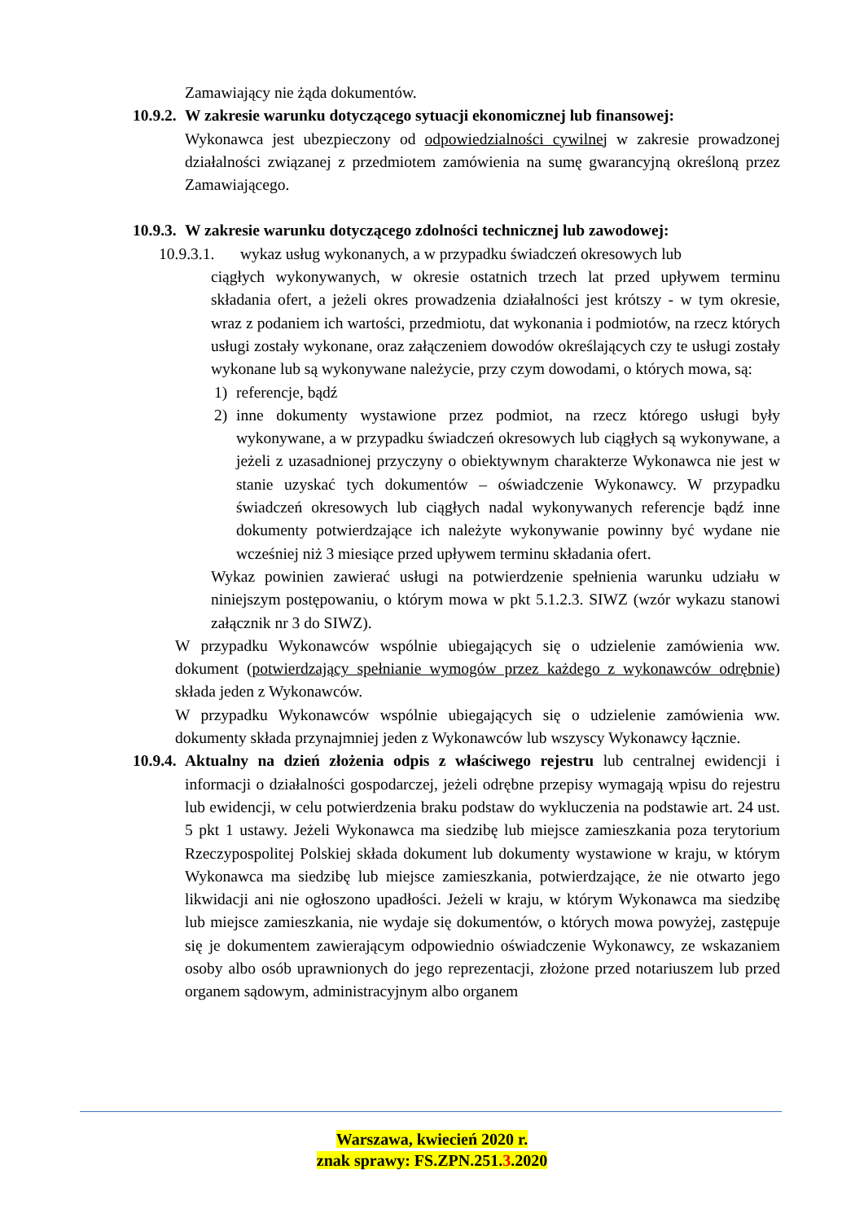Zamawiający nie żąda dokumentów.
10.9.2. W zakresie warunku dotyczącego sytuacji ekonomicznej lub finansowej:
Wykonawca jest ubezpieczony od odpowiedzialności cywilnej w zakresie prowadzonej działalności związanej z przedmiotem zamówienia na sumę gwarancyjną określoną przez Zamawiającego.
10.9.3. W zakresie warunku dotyczącego zdolności technicznej lub zawodowej:
10.9.3.1. wykaz usług wykonanych, a w przypadku świadczeń okresowych lub
ciągłych wykonywanych, w okresie ostatnich trzech lat przed upływem terminu składania ofert, a jeżeli okres prowadzenia działalności jest krótszy - w tym okresie, wraz z podaniem ich wartości, przedmiotu, dat wykonania i podmiotów, na rzecz których usługi zostały wykonane, oraz załączeniem dowodów określających czy te usługi zostały wykonane lub są wykonywane należycie, przy czym dowodami, o których mowa, są:
1) referencje, bądź
2) inne dokumenty wystawione przez podmiot, na rzecz którego usługi były wykonywane, a w przypadku świadczeń okresowych lub ciągłych są wykonywane, a jeżeli z uzasadnionej przyczyny o obiektywnym charakterze Wykonawca nie jest w stanie uzyskać tych dokumentów – oświadczenie Wykonawcy. W przypadku świadczeń okresowych lub ciągłych nadal wykonywanych referencje bądź inne dokumenty potwierdzające ich należyte wykonywanie powinny być wydane nie wcześniej niż 3 miesiące przed upływem terminu składania ofert.
Wykaz powinien zawierać usługi na potwierdzenie spełnienia warunku udziału w niniejszym postępowaniu, o którym mowa w pkt 5.1.2.3. SIWZ (wzór wykazu stanowi załącznik nr 3 do SIWZ).
W przypadku Wykonawców wspólnie ubiegających się o udzielenie zamówienia ww. dokument (potwierdzający spełnianie wymogów przez każdego z wykonawców odrębnie) składa jeden z Wykonawców.
W przypadku Wykonawców wspólnie ubiegających się o udzielenie zamówienia ww. dokumenty składa przynajmniej jeden z Wykonawców lub wszyscy Wykonawcy łącznie.
10.9.4.
Aktualny na dzień złożenia odpis z właściwego rejestru lub centralnej ewidencji i informacji o działalności gospodarczej, jeżeli odrębne przepisy wymagają wpisu do rejestru lub ewidencji, w celu potwierdzenia braku podstaw do wykluczenia na podstawie art. 24 ust. 5 pkt 1 ustawy. Jeżeli Wykonawca ma siedzibę lub miejsce zamieszkania poza terytorium Rzeczypospolitej Polskiej składa dokument lub dokumenty wystawione w kraju, w którym Wykonawca ma siedzibę lub miejsce zamieszkania, potwierdzające, że nie otwarto jego likwidacji ani nie ogłoszono upadłości. Jeżeli w kraju, w którym Wykonawca ma siedzibę lub miejsce zamieszkania, nie wydaje się dokumentów, o których mowa powyżej, zastępuje się je dokumentem zawierającym odpowiednio oświadczenie Wykonawcy, ze wskazaniem osoby albo osób uprawnionych do jego reprezentacji, złożone przed notariuszem lub przed organem sądowym, administracyjnym albo organem
Warszawa, kwiecień 2020 r.
znak sprawy: FS.ZPN.251.3.2020